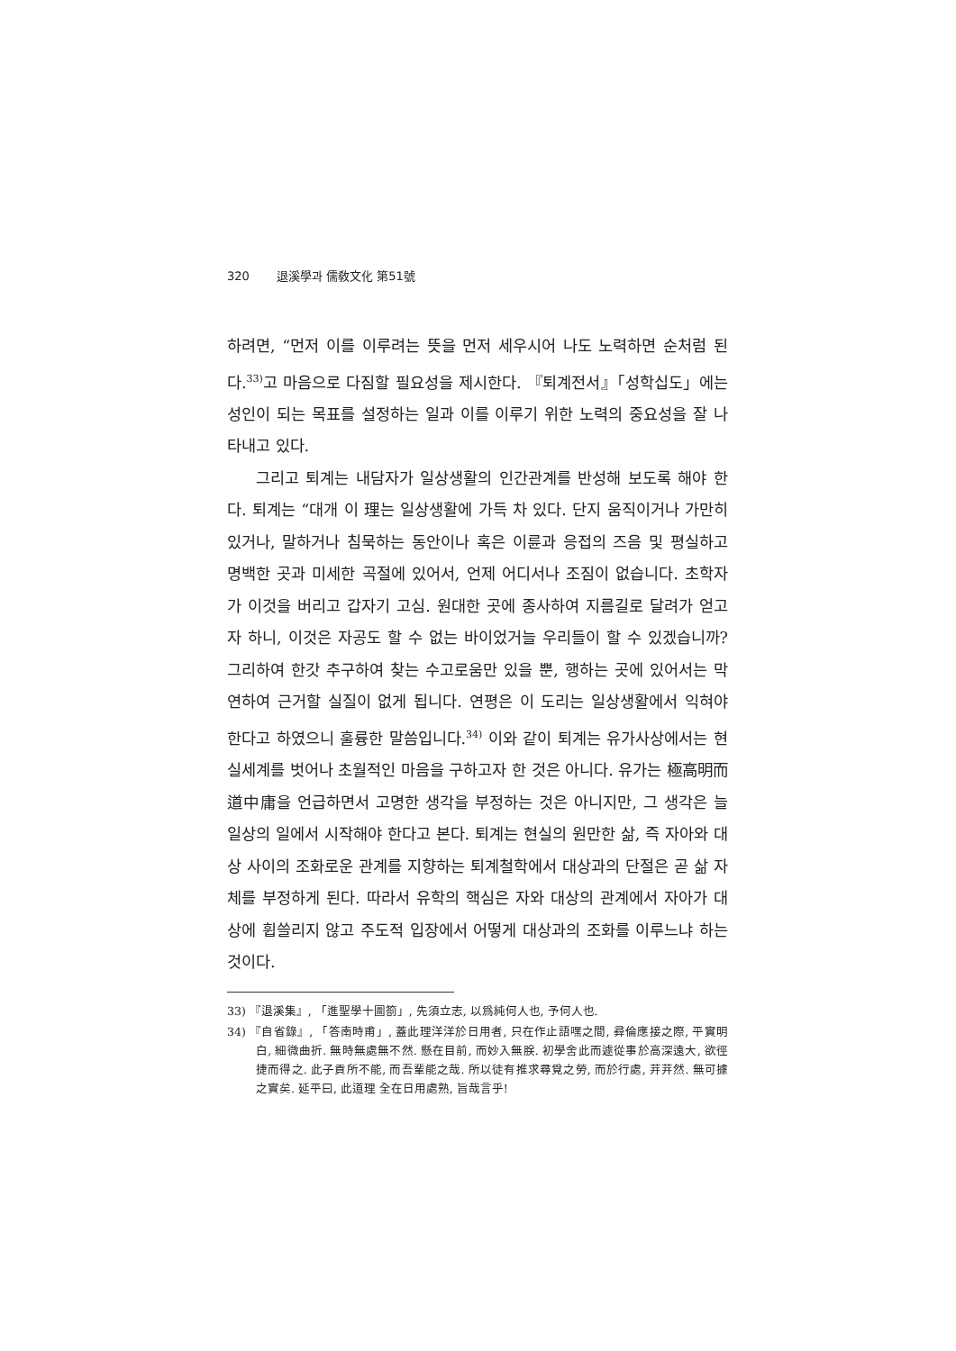320 退溪學과 儒敎文化 第51號
하려면, “먼저 이를 이루려는 뜻을 먼저 세우시어 나도 노력하면 순처럼 된다.<sup>33)</sup>고 마음으로 다짐할 필요성을 제시한다. 『퇴계전서』「성학십도」에는 성인이 되는 목표를 설정하는 일과 이를 이루기 위한 노력의 중요성을 잘 나타내고 있다.
그리고 퇴계는 내담자가 일상생활의 인간관계를 반성해 보도록 해야 한다. 퇴계는 “대개 이 理는 일상생활에 가득 차 있다. 단지 움직이거나 가만히 있거나, 말하거나 침묵하는 동안이나 혹은 이륜과 응접의 즈음 및 평실하고 명백한 곳과 미세한 곡절에 있어서, 언제 어디서나 조짐이 없습니다. 초학자가 이것을 버리고 갑자기 고심. 원대한 곳에 종사하여 지름길로 달려가 얻고자 하니, 이것은 자공도 할 수 없는 바이었거늘 우리들이 할 수 있겠습니까? 그리하여 한갓 추구하여 찾는 수고로움만 있을 뿐, 행하는 곳에 있어서는 막연하여 근거할 실질이 없게 됩니다. 연평은 이 도리는 일상생활에서 익혀야 한다고 하였으니 훌륭한 말씀입니다.<sup>34)</sup> 이와 같이 퇴계는 유가사상에서는 현실세계를 벗어나 초월적인 마음을 구하고자 한 것은 아니다. 유가는 極高明而道中庸을 언급하면서 고명한 생각을 부정하는 것은 아니지만, 그 생각은 늘 일상의 일에서 시작해야 한다고 본다. 퇴계는 현실의 원만한 삶, 즉 자아와 대상 사이의 조화로운 관계를 지향하는 퇴계철학에서 대상과의 단절은 곧 삶 자체를 부정하게 된다. 따라서 유학의 핵심은 자와 대상의 관계에서 자아가 대상에 휩쓸리지 않고 주도적 입장에서 어떻게 대상과의 조화를 이루느냐 하는 것이다.
33) 『退溪集』, 「進聖學十圖箚」, 先須立志, 以爲純何人也, 予何人也.
34) 『自省錄』, 「答南時甫」, 蓋此理洋洋於日用者, 只在作止語嘿之間, 彛倫應接之際, 平實明白, 細微曲折. 無時無處無不然. 懸在目前, 而妙入無朕. 初學舍此而遽從事於高深遠大, 欲徑捷而得之. 此子貢所不能, 而吾輩能之哉. 所以徒有推求尋覓之勞, 而於行處, 茾茾然. 無可據之實矣. 延平曰, 此道理 全在日用處熟, 旨哉言乎!